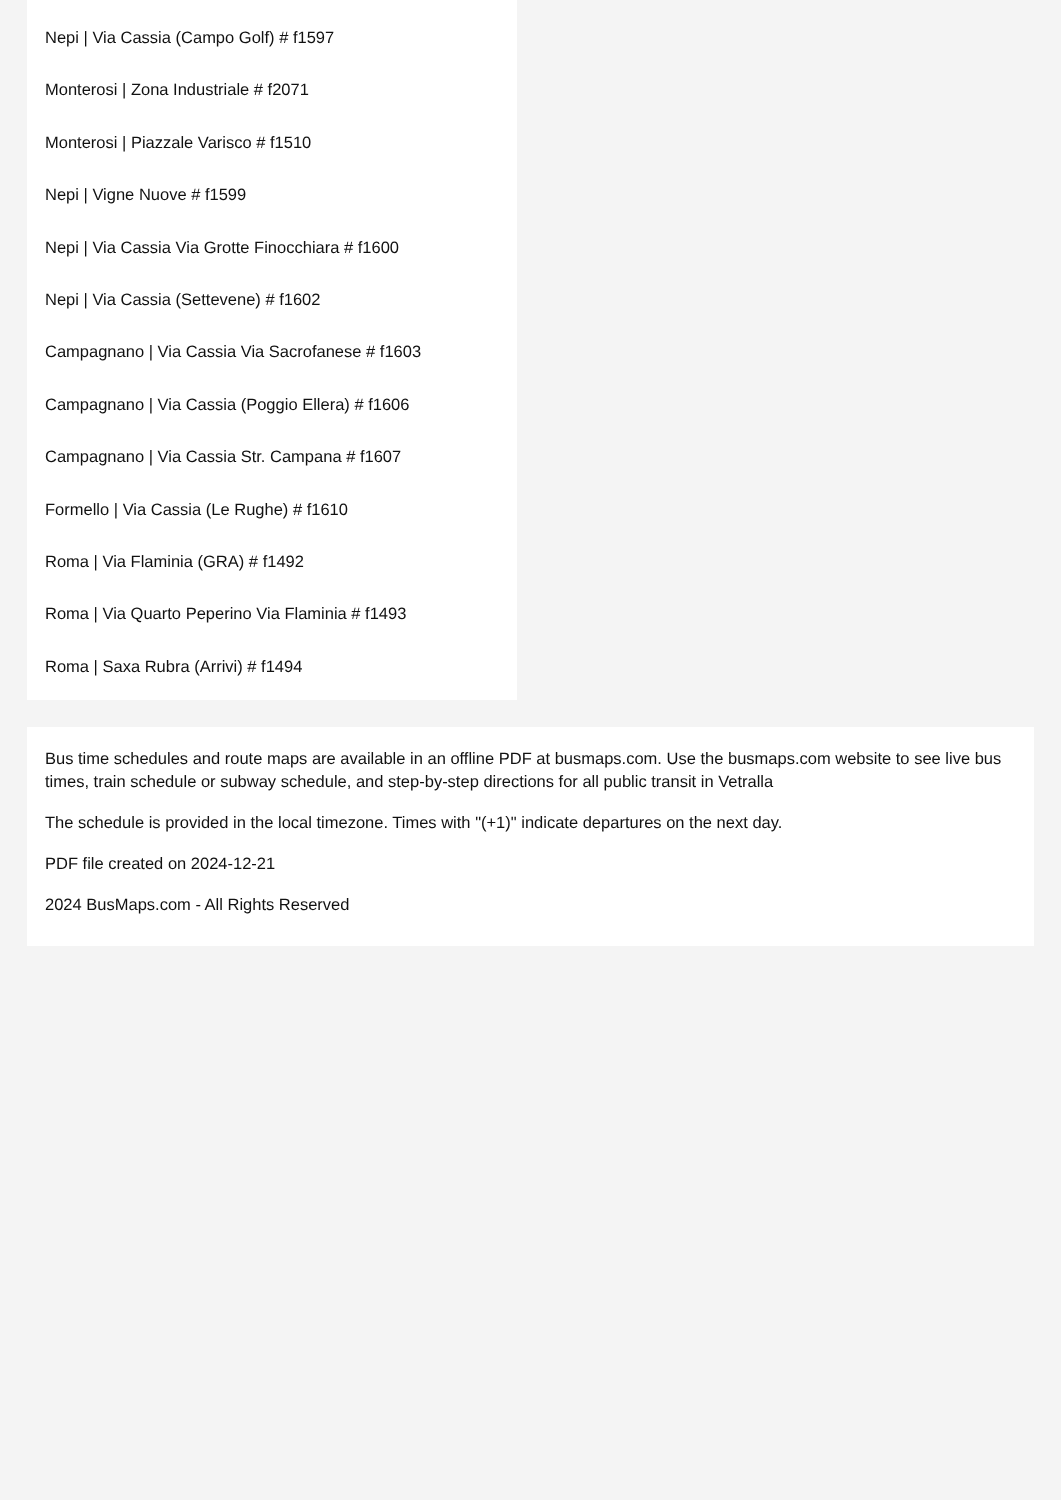Nepi | Via Cassia (Campo Golf) # f1597
Monterosi | Zona Industriale # f2071
Monterosi | Piazzale Varisco # f1510
Nepi | Vigne Nuove # f1599
Nepi | Via Cassia Via Grotte Finocchiara # f1600
Nepi | Via Cassia (Settevene) # f1602
Campagnano | Via Cassia Via Sacrofanese # f1603
Campagnano | Via Cassia (Poggio Ellera) # f1606
Campagnano | Via Cassia Str. Campana # f1607
Formello | Via Cassia (Le Rughe) # f1610
Roma | Via Flaminia (GRA) # f1492
Roma | Via Quarto Peperino Via Flaminia # f1493
Roma | Saxa Rubra (Arrivi) # f1494
Bus time schedules and route maps are available in an offline PDF at busmaps.com. Use the busmaps.com website to see live bus times, train schedule or subway schedule, and step-by-step directions for all public transit in Vetralla
The schedule is provided in the local timezone. Times with "(+1)" indicate departures on the next day.
PDF file created on 2024-12-21
2024 BusMaps.com - All Rights Reserved